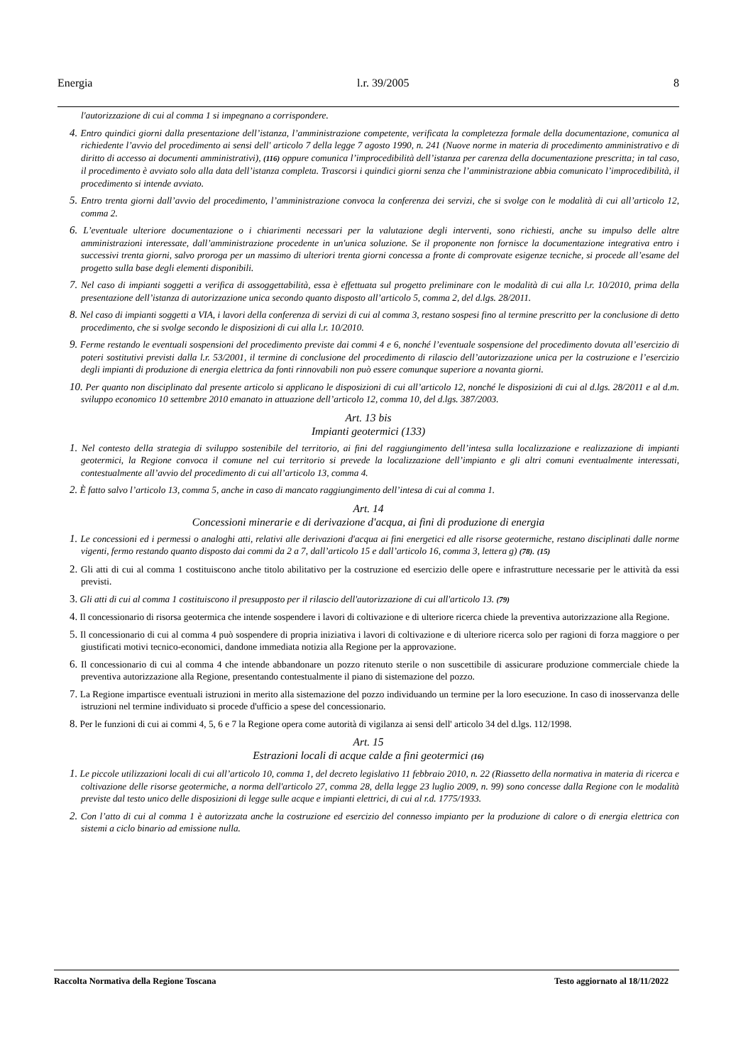Energia l.r. 39/2005 8
l'autorizzazione di cui al comma 1 si impegnano a corrispondere.
4. Entro quindici giorni dalla presentazione dell’istanza, l’amministrazione competente, verificata la completezza formale della documentazione, comunica al richiedente l’avvio del procedimento ai sensi dell' articolo 7 della legge 7 agosto 1990, n. 241 (Nuove norme in materia di procedimento amministrativo e di diritto di accesso ai documenti amministrativi), (116) oppure comunica l’improcedibilità dell’istanza per carenza della documentazione prescritta; in tal caso, il procedimento è avviato solo alla data dell’istanza completa. Trascorsi i quindici giorni senza che l’amministrazione abbia comunicato l’improcedibilità, il procedimento si intende avviato.
5. Entro trenta giorni dall’avvio del procedimento, l’amministrazione convoca la conferenza dei servizi, che si svolge con le modalità di cui all’articolo 12, comma 2.
6. L’eventuale ulteriore documentazione o i chiarimenti necessari per la valutazione degli interventi, sono richiesti, anche su impulso delle altre amministrazioni interessate, dall’amministrazione procedente in un'unica soluzione. Se il proponente non fornisce la documentazione integrativa entro i successivi trenta giorni, salvo proroga per un massimo di ulteriori trenta giorni concessa a fronte di comprovate esigenze tecniche, si procede all’esame del progetto sulla base degli elementi disponibili.
7. Nel caso di impianti soggetti a verifica di assoggettabilità, essa è effettuata sul progetto preliminare con le modalità di cui alla l.r. 10/2010, prima della presentazione dell’istanza di autorizzazione unica secondo quanto disposto all’articolo 5, comma 2, del d.lgs. 28/2011.
8. Nel caso di impianti soggetti a VIA, i lavori della conferenza di servizi di cui al comma 3, restano sospesi fino al termine prescritto per la conclusione di detto procedimento, che si svolge secondo le disposizioni di cui alla l.r. 10/2010.
9. Ferme restando le eventuali sospensioni del procedimento previste dai commi 4 e 6, nonché l’eventuale sospensione del procedimento dovuta all’esercizio di poteri sostitutivi previsti dalla l.r. 53/2001, il termine di conclusione del procedimento di rilascio dell’autorizzazione unica per la costruzione e l’esercizio degli impianti di produzione di energia elettrica da fonti rinnovabili non può essere comunque superiore a novanta giorni.
10. Per quanto non disciplinato dal presente articolo si applicano le disposizioni di cui all’articolo 12, nonché le disposizioni di cui al d.lgs. 28/2011 e al d.m. sviluppo economico 10 settembre 2010 emanato in attuazione dell’articolo 12, comma 10, del d.lgs. 387/2003.
Art. 13 bis
Impianti geotermici (133)
1. Nel contesto della strategia di sviluppo sostenibile del territorio, ai fini del raggiungimento dell’intesa sulla localizzazione e realizzazione di impianti geotermici, la Regione convoca il comune nel cui territorio si prevede la localizzazione dell’impianto e gli altri comuni eventualmente interessati, contestualmente all’avvio del procedimento di cui all’articolo 13, comma 4.
2. È fatto salvo l’articolo 13, comma 5, anche in caso di mancato raggiungimento dell’intesa di cui al comma 1.
Art. 14
Concessioni minerarie e di derivazione d'acqua, ai fini di produzione di energia
1. Le concessioni ed i permessi o analoghi atti, relativi alle derivazioni d'acqua ai fini energetici ed alle risorse geotermiche, restano disciplinati dalle norme vigenti, fermo restando quanto disposto dai commi da 2 a 7, dall’articolo 15 e dall’articolo 16, comma 3, lettera g) (78). (15)
2. Gli atti di cui al comma 1 costituiscono anche titolo abilitativo per la costruzione ed esercizio delle opere e infrastrutture necessarie per le attività da essi previsti.
3. Gli atti di cui al comma 1 costituiscono il presupposto per il rilascio dell'autorizzazione di cui all'articolo 13. (79)
4. Il concessionario di risorsa geotermica che intende sospendere i lavori di coltivazione e di ulteriore ricerca chiede la preventiva autorizzazione alla Regione.
5. Il concessionario di cui al comma 4 può sospendere di propria iniziativa i lavori di coltivazione e di ulteriore ricerca solo per ragioni di forza maggiore o per giustificati motivi tecnico-economici, dandone immediata notizia alla Regione per la approvazione.
6. Il concessionario di cui al comma 4 che intende abbandonare un pozzo ritenuto sterile o non suscettibile di assicurare produzione commerciale chiede la preventiva autorizzazione alla Regione, presentando contestualmente il piano di sistemazione del pozzo.
7. La Regione impartisce eventuali istruzioni in merito alla sistemazione del pozzo individuando un termine per la loro esecuzione. In caso di inosservanza delle istruzioni nel termine individuato si procede d'ufficio a spese del concessionario.
8. Per le funzioni di cui ai commi 4, 5, 6 e 7 la Regione opera come autorità di vigilanza ai sensi dell' articolo 34 del d.lgs. 112/1998.
Art. 15
Estrazioni locali di acque calde a fini geotermici (16)
1. Le piccole utilizzazioni locali di cui all’articolo 10, comma 1, del decreto legislativo 11 febbraio 2010, n. 22 (Riassetto della normativa in materia di ricerca e coltivazione delle risorse geotermiche, a norma dell'articolo 27, comma 28, della legge 23 luglio 2009, n. 99) sono concesse dalla Regione con le modalità previste dal testo unico delle disposizioni di legge sulle acque e impianti elettrici, di cui al r.d. 1775/1933.
2. Con l’atto di cui al comma 1 è autorizzata anche la costruzione ed esercizio del connesso impianto per la produzione di calore o di energia elettrica con sistemi a ciclo binario ad emissione nulla.
Raccolta Normativa della Regione Toscana Testo aggiornato al 18/11/2022